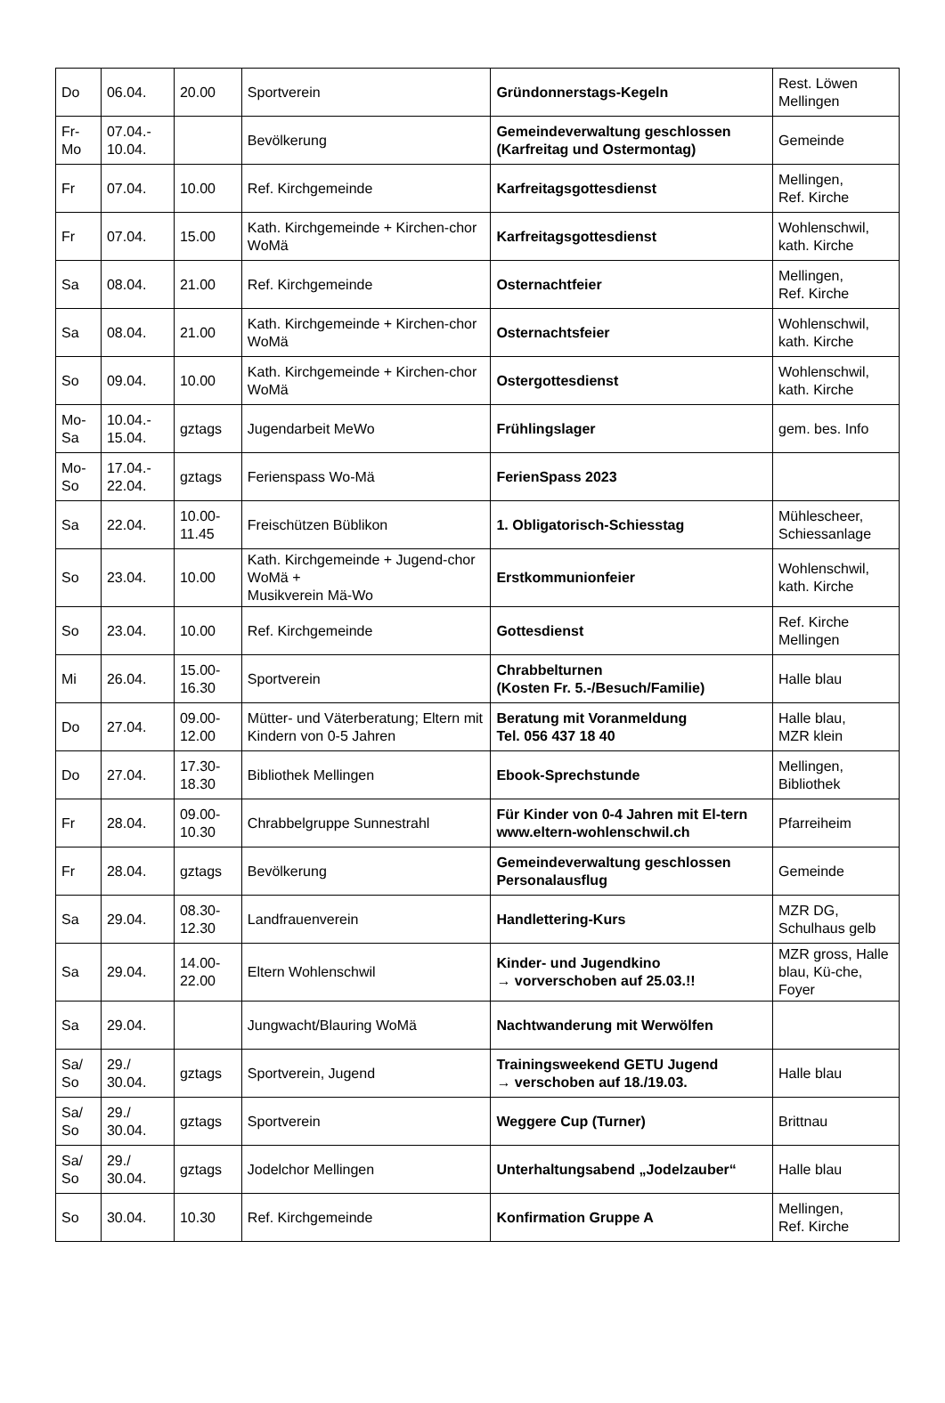| Do | 06.04. | 20.00 | Sportverein | Gründonnerstags-Kegeln | Rest. Löwen Mellingen |
| Fr- Mo | 07.04.- 10.04. | | Bevölkerung | Gemeindeverwaltung geschlossen (Karfreitag und Ostermontag) | Gemeinde |
| Fr | 07.04. | 10.00 | Ref. Kirchgemeinde | Karfreitagsgottesdienst | Mellingen, Ref. Kirche |
| Fr | 07.04. | 15.00 | Kath. Kirchgemeinde + Kirchen-chor WoMä | Karfreitagsgottesdienst | Wohlenschwil, kath. Kirche |
| Sa | 08.04. | 21.00 | Ref. Kirchgemeinde | Osternachtfeier | Mellingen, Ref. Kirche |
| Sa | 08.04. | 21.00 | Kath. Kirchgemeinde + Kirchen-chor WoMä | Osternachtsfeier | Wohlenschwil, kath. Kirche |
| So | 09.04. | 10.00 | Kath. Kirchgemeinde + Kirchen-chor WoMä | Ostergottesdienst | Wohlenschwil, kath. Kirche |
| Mo- Sa | 10.04.- 15.04. | gztags | Jugendarbeit MeWo | Frühlingslager | gem. bes. Info |
| Mo- So | 17.04.- 22.04. | gztags | Ferienspass Wo-Mä | FerienSpass 2023 | |
| Sa | 22.04. | 10.00- 11.45 | Freischützen Büblikon | 1. Obligatorisch-Schiesstag | Mühlescheer, Schiessanlage |
| So | 23.04. | 10.00 | Kath. Kirchgemeinde + Jugend-chor WoMä + Musikverein Mä-Wo | Erstkommunionfeier | Wohlenschwil, kath. Kirche |
| So | 23.04. | 10.00 | Ref. Kirchgemeinde | Gottesdienst | Ref. Kirche Mellingen |
| Mi | 26.04. | 15.00- 16.30 | Sportverein | Chrabbelturnen (Kosten Fr. 5.-/Besuch/Familie) | Halle blau |
| Do | 27.04. | 09.00- 12.00 | Mütter- und Väterberatung; Eltern mit Kindern von 0-5 Jahren | Beratung mit Voranmeldung Tel. 056 437 18 40 | Halle blau, MZR klein |
| Do | 27.04. | 17.30- 18.30 | Bibliothek Mellingen | Ebook-Sprechstunde | Mellingen, Bibliothek |
| Fr | 28.04. | 09.00- 10.30 | Chrabbelgruppe Sunnestrahl | Für Kinder von 0-4 Jahren mit El-tern www.eltern-wohlenschwil.ch | Pfarreiheim |
| Fr | 28.04. | gztags | Bevölkerung | Gemeindeverwaltung geschlossen Personalausflug | Gemeinde |
| Sa | 29.04. | 08.30- 12.30 | Landfrauenverein | Handlettering-Kurs | MZR DG, Schulhaus gelb |
| Sa | 29.04. | 14.00- 22.00 | Eltern Wohlenschwil | Kinder- und Jugendkino → vorverschoben auf 25.03.!! | MZR gross, Halle blau, Kü-che, Foyer |
| Sa | 29.04. | | Jungwacht/Blauring WoMä | Nachtwanderung mit Werwölfen | |
| Sa/ So | 29./ 30.04. | gztags | Sportverein, Jugend | Trainingsweekend GETU Jugend → verschoben auf 18./19.03. | Halle blau |
| Sa/ So | 29./ 30.04. | gztags | Sportverein | Weggere Cup (Turner) | Brittnau |
| Sa/ So | 29./ 30.04. | gztags | Jodelchor Mellingen | Unterhaltungsabend „Jodelzauber“ | Halle blau |
| So | 30.04. | 10.30 | Ref. Kirchgemeinde | Konfirmation Gruppe A | Mellingen, Ref. Kirche |